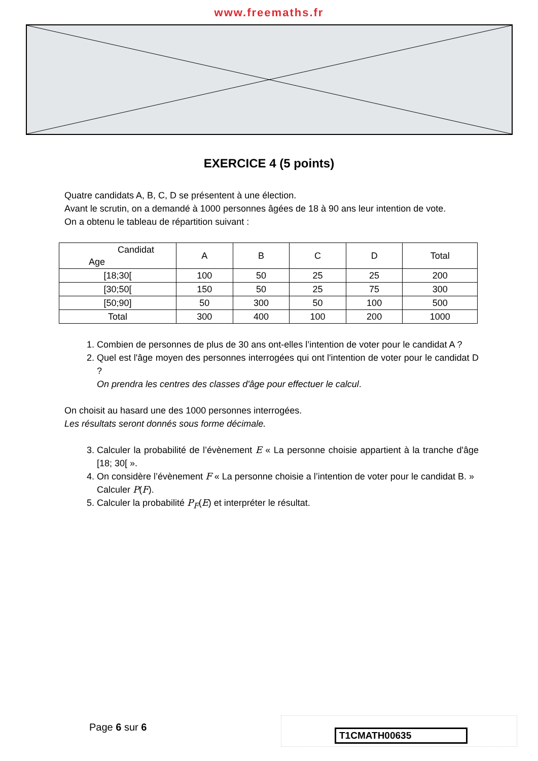www.freemaths.fr
EXERCICE 4 (5 points)
Quatre candidats A, B, C, D se présentent à une élection.
Avant le scrutin, on a demandé à 1000 personnes âgées de 18 à 90 ans leur intention de vote.
On a obtenu le tableau de répartition suivant :
| Candidat Age | A | B | C | D | Total |
| --- | --- | --- | --- | --- | --- |
| [18;30[ | 100 | 50 | 25 | 25 | 200 |
| [30;50[ | 150 | 50 | 25 | 75 | 300 |
| [50;90] | 50 | 300 | 50 | 100 | 500 |
| Total | 300 | 400 | 100 | 200 | 1000 |
1. Combien de personnes de plus de 30 ans ont-elles l’intention de voter pour le candidat A ?
2. Quel est l'âge moyen des personnes interrogées qui ont l'intention de voter pour le candidat D ?
On prendra les centres des classes d'âge pour effectuer le calcul.
On choisit au hasard une des 1000 personnes interrogées.
Les résultats seront donnés sous forme décimale.
3. Calculer la probabilité de l’évènement E « La personne choisie appartient à la tranche d'âge [18; 30[ ».
4. On considère l’évènement F « La personne choisie a l’intention de voter pour le candidat B. »
Calculer P(F).
5. Calculer la probabilité P<sub>F</sub>(E) et interpréter le résultat.
Page 6 sur 6 T1CMATH00635